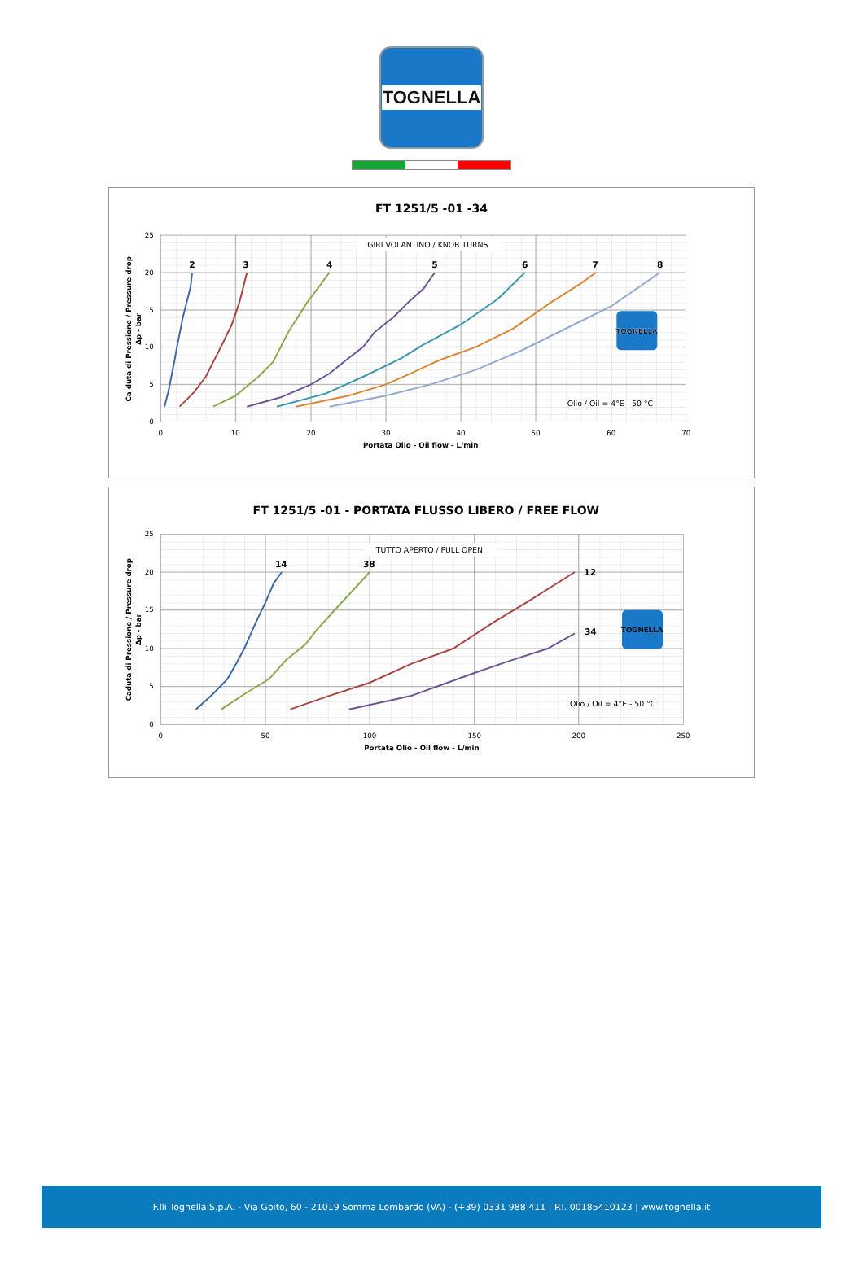TOGNELLA
FT 1251/5 -01 -34
GIRI VOLANTINO / KNOB TURNS
25
20
15
10
5
0
0
10
20
30
40
50
60
70
Portata Olio - Oil flow - L/min
Ca duta di Pressione / Pressure drop
Δp - bar
2
3
4
5
6
7
8
TOGNELLA
Olio / Oil = 4°E - 50 °C
FT 1251/5 -01 - PORTATA FLUSSO LIBERO / FREE FLOW
TUTTO APERTO / FULL OPEN
25
20
15
10
5
0
0
50
100
150
200
250
Portata Olio - Oil flow - L/min
Caduta di Pressione / Pressure drop
Δp - bar
14
38
12
34
TOGNELLA
Olio / Oil = 4°E - 50 °C
F.lli Tognella S.p.A. - Via Goito, 60 - 21019 Somma Lombardo (VA) - (+39) 0331 988 411 | P.I. 00185410123 | www.tognella.it